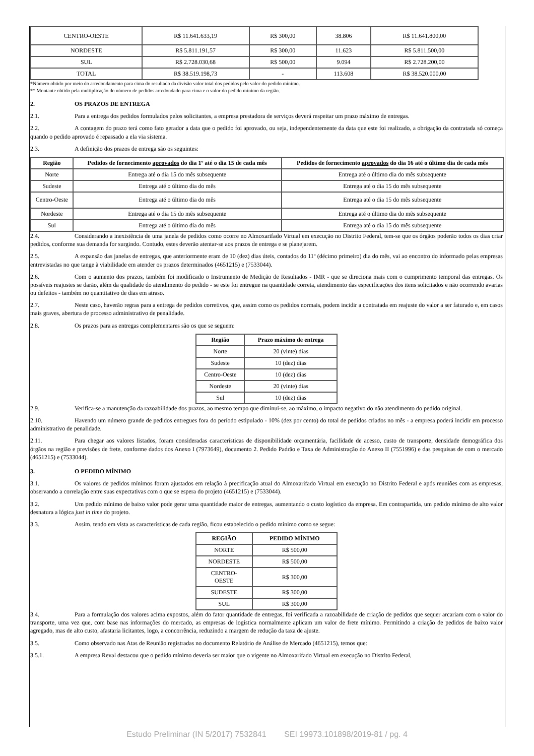| CENTRO-OESTE | R$ 11.641.633,19 | R$ 300,00 | 38.806 | R$ 11.641.800,00 |
| NORDESTE | R$ 5.811.191,57 | R$ 300,00 | 11.623 | R$ 5.811.500,00 |
| SUL | R$ 2.728.030,68 | R$ 500,00 | 9.094 | R$ 2.728.200,00 |
| TOTAL | R$ 38.519.198,73 | - | 113.608 | R$ 38.520.000,00 |
*Número obtido por meio do arredondamento para cima do resultado da divisão valor total dos pedidos pelo valor do pedido mínimo.
** Montante obtido pela multiplicação do número de pedidos arredondado para cima e o valor do pedido mínimo da região.
2. OS PRAZOS DE ENTREGA
2.1. Para a entrega dos pedidos formulados pelos solicitantes, a empresa prestadora de serviços deverá respeitar um prazo máximo de entregas.
2.2. A contagem do prazo terá como fato gerador a data que o pedido foi aprovado, ou seja, independentemente da data que este foi realizado, a obrigação da contratada só começa quando o pedido aprovado é repassado a ela via sistema.
2.3. A definição dos prazos de entrega são os seguintes:
| Região | Pedidos de fornecimento aprovados do dia 1º até o dia 15 de cada mês | Pedidos de fornecimento aprovados do dia 16 até o último dia de cada mês |
| --- | --- | --- |
| Norte | Entrega até o dia 15 do mês subsequente | Entrega até o último dia do mês subsequente |
| Sudeste | Entrega até o último dia do mês | Entrega até o dia 15 do mês subsequente |
| Centro-Oeste | Entrega até o último dia do mês | Entrega até o dia 15 do mês subsequente |
| Nordeste | Entrega até o dia 15 do mês subsequente | Entrega até o último dia do mês subsequente |
| Sul | Entrega até o último dia do mês | Entrega até o dia 15 do mês subsequente |
2.4. Considerando a inexistência de uma janela de pedidos como ocorre no Almoxarifado Virtual em execução no Distrito Federal, tem-se que os órgãos poderão todos os dias criar pedidos, conforme sua demanda for surgindo. Contudo, estes deverão atentar-se aos prazos de entrega e se planejarem.
2.5. A expansão das janelas de entregas, que anteriormente eram de 10 (dez) dias úteis, contados do 11º (décimo primeiro) dia do mês, vai ao encontro do informado pelas empresas entrevistadas no que tange à viabilidade em atender os prazos determinados (4651215) e (7533044).
2.6. Com o aumento dos prazos, também foi modificado o Instrumento de Medição de Resultados - IMR - que se direciona mais com o cumprimento temporal das entregas. Os possíveis reajustes se darão, além da qualidade do atendimento do pedido - se este foi entregue na quantidade correta, atendimento das especificações dos itens solicitados e não ocorrendo avarias ou defeitos - também no quantitativo de dias em atraso.
2.7. Neste caso, haverão regras para a entrega de pedidos corretivos, que, assim como os pedidos normais, podem incidir a contratada em reajuste do valor a ser faturado e, em casos mais graves, abertura de processo administrativo de penalidade.
2.8. Os prazos para as entregas complementares são os que se seguem:
| Região | Prazo máximo de entrega |
| --- | --- |
| Norte | 20 (vinte) dias |
| Sudeste | 10 (dez) dias |
| Centro-Oeste | 10 (dez) dias |
| Nordeste | 20 (vinte) dias |
| Sul | 10 (dez) dias |
2.9. Verifica-se a manutenção da razoabilidade dos prazos, ao mesmo tempo que diminui-se, ao máximo, o impacto negativo do não atendimento do pedido original.
2.10. Havendo um número grande de pedidos entregues fora do período estipulado - 10% (dez por cento) do total de pedidos criados no mês - a empresa poderá incidir em processo administrativo de penalidade.
2.11. Para chegar aos valores listados, foram consideradas características de disponibilidade orçamentária, facilidade de acesso, custo de transporte, densidade demográfica dos órgãos na região e previsões de frete, conforme dados dos Anexo I (7973649), documento 2. Pedido Padrão e Taxa de Administração do Anexo II (7551996) e das pesquisas de com o mercado (4651215) e (7533044).
3. O PEDIDO MÍNIMO
3.1. Os valores de pedidos mínimos foram ajustados em relação à precificação atual do Almoxarifado Virtual em execução no Distrito Federal e após reuniões com as empresas, observando a correlação entre suas expectativas com o que se espera do projeto (4651215) e (7533044).
3.2. Um pedido mínimo de baixo valor pode gerar uma quantidade maior de entregas, aumentando o custo logístico da empresa. Em contrapartida, um pedido mínimo de alto valor desnatura a lógica just in time do projeto.
3.3. Assim, tendo em vista as características de cada região, ficou estabelecido o pedido mínimo como se segue:
| REGIÃO | PEDIDO MÍNIMO |
| --- | --- |
| NORTE | R$ 500,00 |
| NORDESTE | R$ 500,00 |
| CENTRO- OESTE | R$ 300,00 |
| SUDESTE | R$ 300,00 |
| SUL | R$ 300,00 |
3.4. Para a formulação dos valores acima expostos, além do fator quantidade de entregas, foi verificada a razoabilidade de criação de pedidos que sequer arcariam com o valor do transporte, uma vez que, com base nas informações do mercado, as empresas de logística normalmente aplicam um valor de frete mínimo. Permitindo a criação de pedidos de baixo valor agregado, mas de alto custo, afastaria licitantes, logo, a concorrência, reduzindo a margem de redução da taxa de ajuste.
3.5. Como observado nas Atas de Reunião registradas no documento Relatório de Análise de Mercado (4651215), temos que:
3.5.1. A empresa Reval destacou que o pedido mínimo deveria ser maior que o vigente no Almoxarifado Virtual em execução no Distrito Federal,
Estudo Preliminar (IN 5/2017) 7532841 SEI 19973.101898/2019-81 / pg. 4